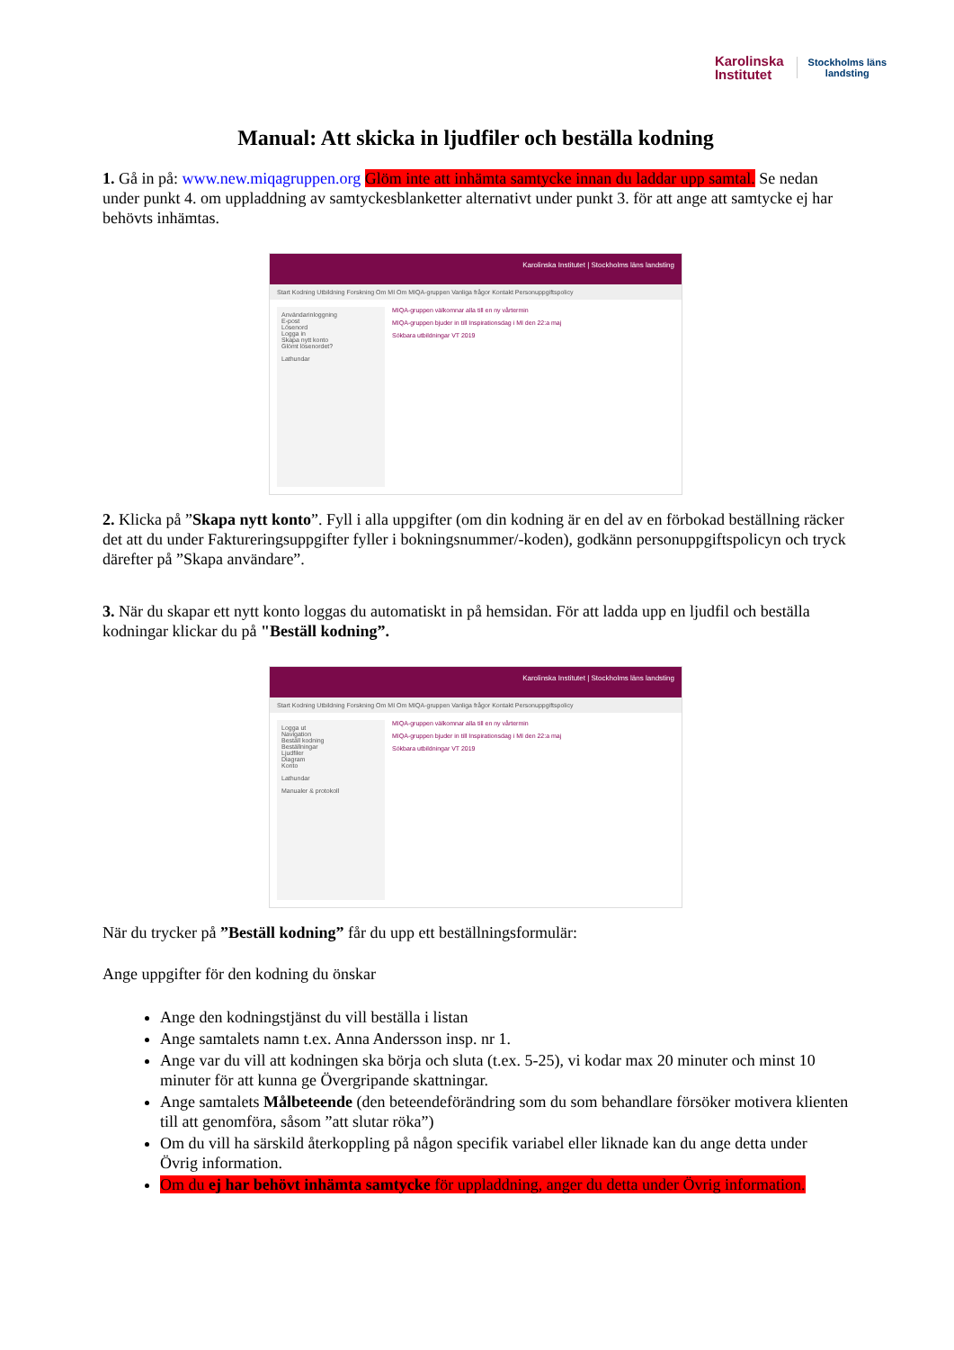Karolinska
Institutet
Stockholms läns
landsting
Manual: Att skicka in ljudfiler och beställa kodning
1. Gå in på: www.new.miqagruppen.org Glöm inte att inhämta samtycke innan du laddar upp samtal. Se nedan under punkt 4. om uppladdning av samtyckesblanketter alternativt under punkt 3. för att ange att samtycke ej har behövts inhämtas.
Karolinska Institutet | Stockholms läns landsting
Start Kodning Utbildning Forskning Om MI Om MIQA-gruppen Vanliga frågor Kontakt Personuppgiftspolicy
Användarinloggning
E-post
Lösenord
Logga in
Skapa nytt konto
Glömt lösenordet?
Lathundar
MIQA-gruppen välkomnar alla till en ny vårtermin
MIQA-gruppen bjuder in till Inspirationsdag i MI den 22:a maj
Sökbara utbildningar VT 2019
2. Klicka på ”Skapa nytt konto”. Fyll i alla uppgifter (om din kodning är en del av en förbokad beställning räcker det att du under Faktureringsuppgifter fyller i bokningsnummer/-koden), godkänn personuppgiftspolicyn och tryck därefter på ”Skapa användare”.
3. När du skapar ett nytt konto loggas du automatiskt in på hemsidan. För att ladda upp en ljudfil och beställa kodningar klickar du på "Beställ kodning”.
Karolinska Institutet | Stockholms läns landsting
Start Kodning Utbildning Forskning Om MI Om MIQA-gruppen Vanliga frågor Kontakt Personuppgiftspolicy
Logga ut
Navigation
Beställ kodning
Beställningar
Ljudfiler
Diagram
Konto
Lathundar
Manualer & protokoll
MIQA-gruppen välkomnar alla till en ny vårtermin
MIQA-gruppen bjuder in till Inspirationsdag i MI den 22:a maj
Sökbara utbildningar VT 2019
När du trycker på ”Beställ kodning” får du upp ett beställningsformulär:
Ange uppgifter för den kodning du önskar
Ange den kodningstjänst du vill beställa i listan
Ange samtalets namn t.ex. Anna Andersson insp. nr 1.
Ange var du vill att kodningen ska börja och sluta (t.ex. 5-25), vi kodar max 20 minuter och minst 10 minuter för att kunna ge Övergripande skattningar.
Ange samtalets Målbeteende (den beteendeförändring som du som behandlare försöker motivera klienten till att genomföra, såsom ”att slutar röka”)
Om du vill ha särskild återkoppling på någon specifik variabel eller liknade kan du ange detta under Övrig information.
Om du ej har behövt inhämta samtycke för uppladdning, anger du detta under Övrig information.